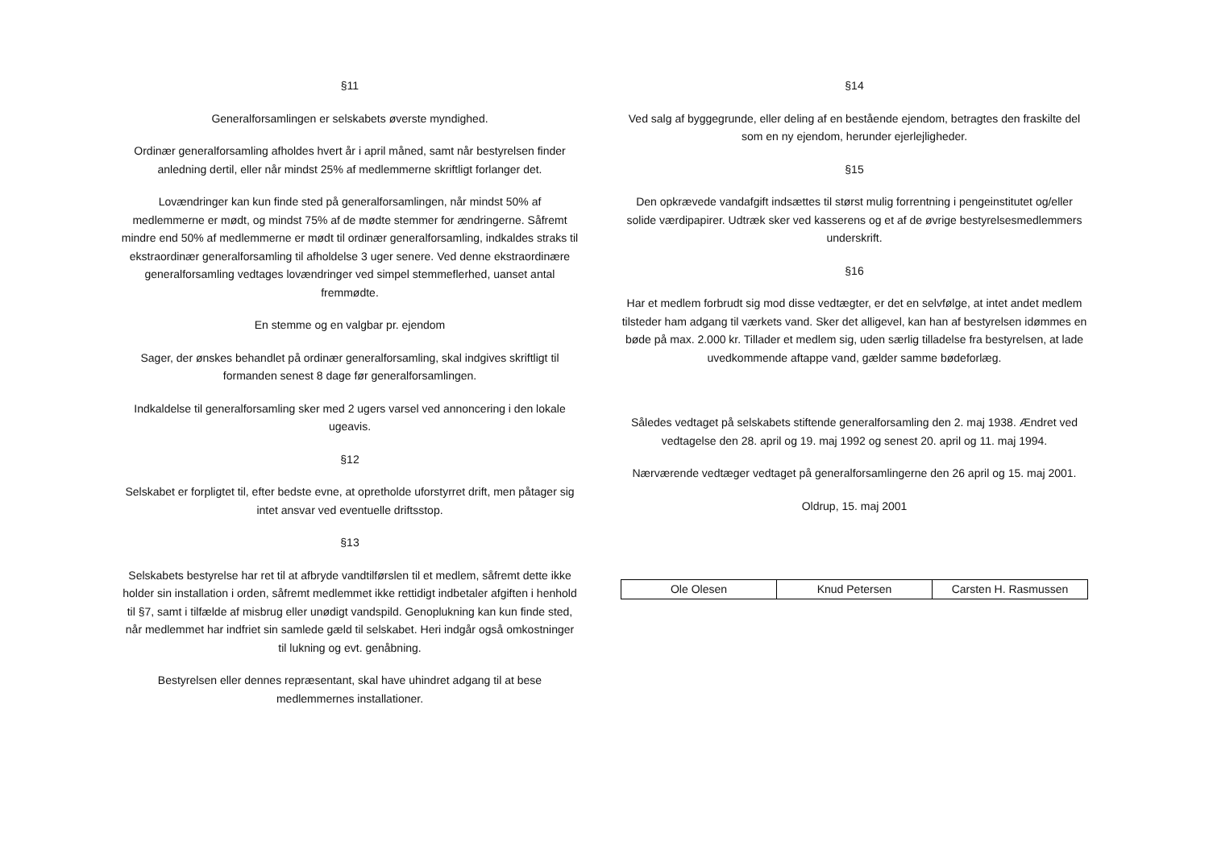§11
Generalforsamlingen er selskabets øverste myndighed.
Ordinær generalforsamling afholdes hvert år i april måned, samt når bestyrelsen finder anledning dertil, eller når mindst 25% af medlemmerne skriftligt forlanger det.
Lovændringer kan kun finde sted på generalforsamlingen, når mindst 50% af medlemmerne er mødt, og mindst 75% af de mødte stemmer for ændringerne. Såfremt mindre end 50% af medlemmerne er mødt til ordinær generalforsamling, indkaldes straks til ekstraordinær generalforsamling til afholdelse 3 uger senere. Ved denne ekstraordinære generalforsamling vedtages lovændringer ved simpel stemmeflerhed, uanset antal fremmødte.
En stemme og en valgbar pr. ejendom
Sager, der ønskes behandlet på ordinær generalforsamling, skal indgives skriftligt til formanden senest 8 dage før generalforsamlingen.
Indkaldelse til generalforsamling sker med 2 ugers varsel ved annoncering i den lokale ugeavis.
§12
Selskabet er forpligtet til, efter bedste evne, at opretholde uforstyrret drift, men påtager sig intet ansvar ved eventuelle driftsstop.
§13
Selskabets bestyrelse har ret til at afbryde vandtilførslen til et medlem, såfremt dette ikke holder sin installation i orden, såfremt medlemmet ikke rettidigt indbetaler afgiften i henhold til §7, samt i tilfælde af misbrug eller unødigt vandspild. Genoplukning kan kun finde sted, når medlemmet har indfriet sin samlede gæld til selskabet. Heri indgår også omkostninger til lukning og evt. genåbning.
Bestyrelsen eller dennes repræsentant, skal have uhindret adgang til at bese medlemmernes installationer.
§14
Ved salg af byggegrunde, eller deling af en bestående ejendom, betragtes den fraskilte del som en ny ejendom, herunder ejerlejligheder.
§15
Den opkrævede vandafgift indsættes til størst mulig forrentning i pengeinstitutet og/eller solide værdipapirer. Udtræk sker ved kasserens og et af de øvrige bestyrelsesmedlemmers underskrift.
§16
Har et medlem forbrudt sig mod disse vedtægter, er det en selvfølge, at intet andet medlem tilsteder ham adgang til værkets vand. Sker det alligevel, kan han af bestyrelsen idømmes en bøde på max. 2.000 kr. Tillader et medlem sig, uden særlig tilladelse fra bestyrelsen, at lade uvedkommende aftappe vand, gælder samme bødeforlæg.
Således vedtaget på selskabets stiftende generalforsamling den 2. maj 1938. Ændret ved vedtagelse den 28. april og 19. maj 1992 og senest 20. april og 11. maj 1994.
Nærværende vedtæger vedtaget på generalforsamlingerne den 26 april og 15. maj 2001.
Oldrup, 15. maj 2001
| Ole Olesen | Knud Petersen | Carsten H. Rasmussen |